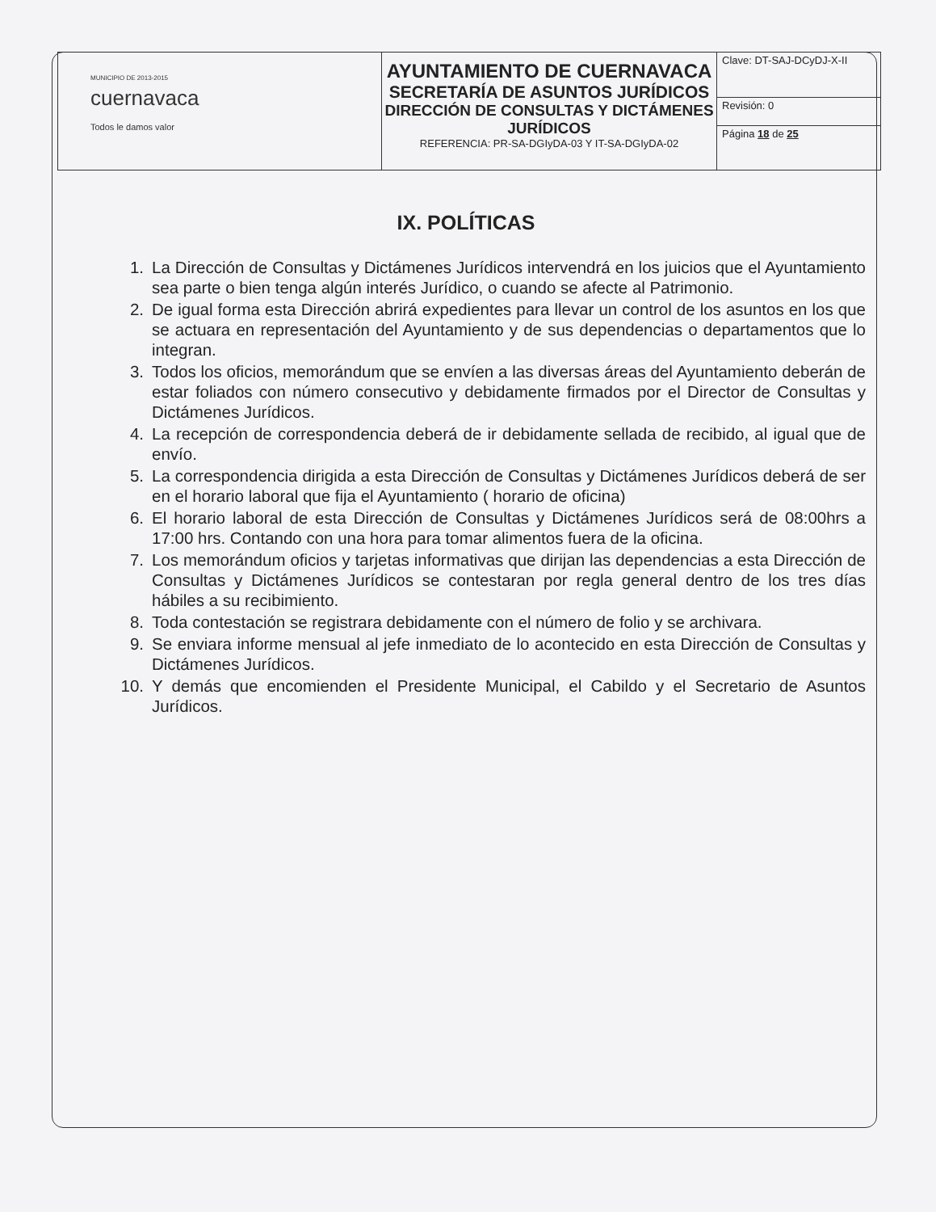| MUNICIPIO DE 2013-2015 cuernavaca Todos le damos valor | AYUNTAMIENTO DE CUERNAVACA SECRETARÍA DE ASUNTOS JURÍDICOS DIRECCIÓN DE CONSULTAS Y DICTÁMENES JURÍDICOS REFERENCIA: PR-SA-DGIyDA-03 Y IT-SA-DGIyDA-02 | Clave: DT-SAJ-DCyDJ-X-II |
| | | Revisión: 0 |
| | | Página 18 de 25 |
IX. POLÍTICAS
1. La Dirección de Consultas y Dictámenes Jurídicos intervendrá en los juicios que el Ayuntamiento sea parte o bien tenga algún interés Jurídico, o cuando se afecte al Patrimonio.
2. De igual forma esta Dirección abrirá expedientes para llevar un control de los asuntos en los que se actuara en representación del Ayuntamiento y de sus dependencias o departamentos que lo integran.
3. Todos los oficios, memorándum que se envíen a las diversas áreas del Ayuntamiento deberán de estar foliados con número consecutivo y debidamente firmados por el Director de Consultas y Dictámenes Jurídicos.
4. La recepción de correspondencia deberá de ir debidamente sellada de recibido, al igual que de envío.
5. La correspondencia dirigida a esta Dirección de Consultas y Dictámenes Jurídicos deberá de ser en el horario laboral que fija el Ayuntamiento ( horario de oficina)
6. El horario laboral de esta Dirección de Consultas y Dictámenes Jurídicos será de 08:00hrs a 17:00 hrs. Contando con una hora para tomar alimentos fuera de la oficina.
7. Los memorándum oficios y tarjetas informativas que dirijan las dependencias a esta Dirección de Consultas y Dictámenes Jurídicos se contestaran por regla general dentro de los tres días hábiles a su recibimiento.
8. Toda contestación se registrara debidamente con el número de folio y se archivara.
9. Se enviara informe mensual al jefe inmediato de lo acontecido en esta Dirección de Consultas y Dictámenes Jurídicos.
10. Y demás que encomienden el Presidente Municipal, el Cabildo y el Secretario de Asuntos Jurídicos.